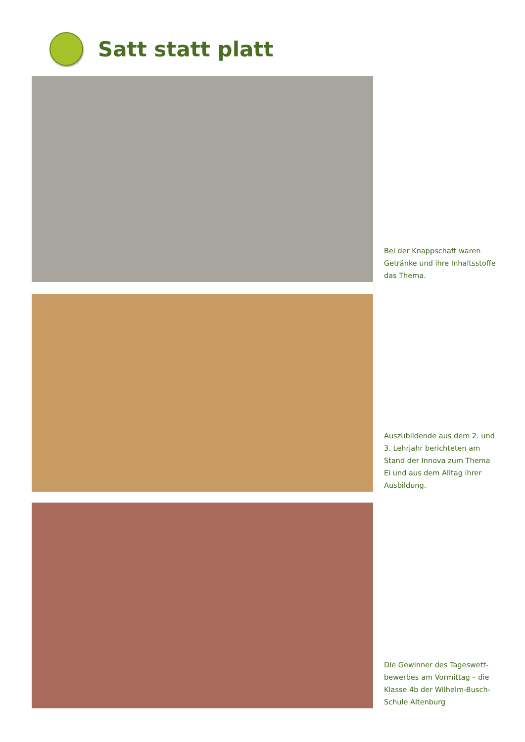Satt statt platt
Bei der Knappschaft waren Getränke und ihre Inhaltsstoffe das Thema.
Auszubildende aus dem 2. und 3. Lehrjahr berichteten am Stand der Innova zum Thema Ei und aus dem Alltag ihrer Ausbildung.
Die Gewinner des Tageswett-bewerbes am Vormittag – die Klasse 4b der Wilhelm-Busch-Schule Altenburg